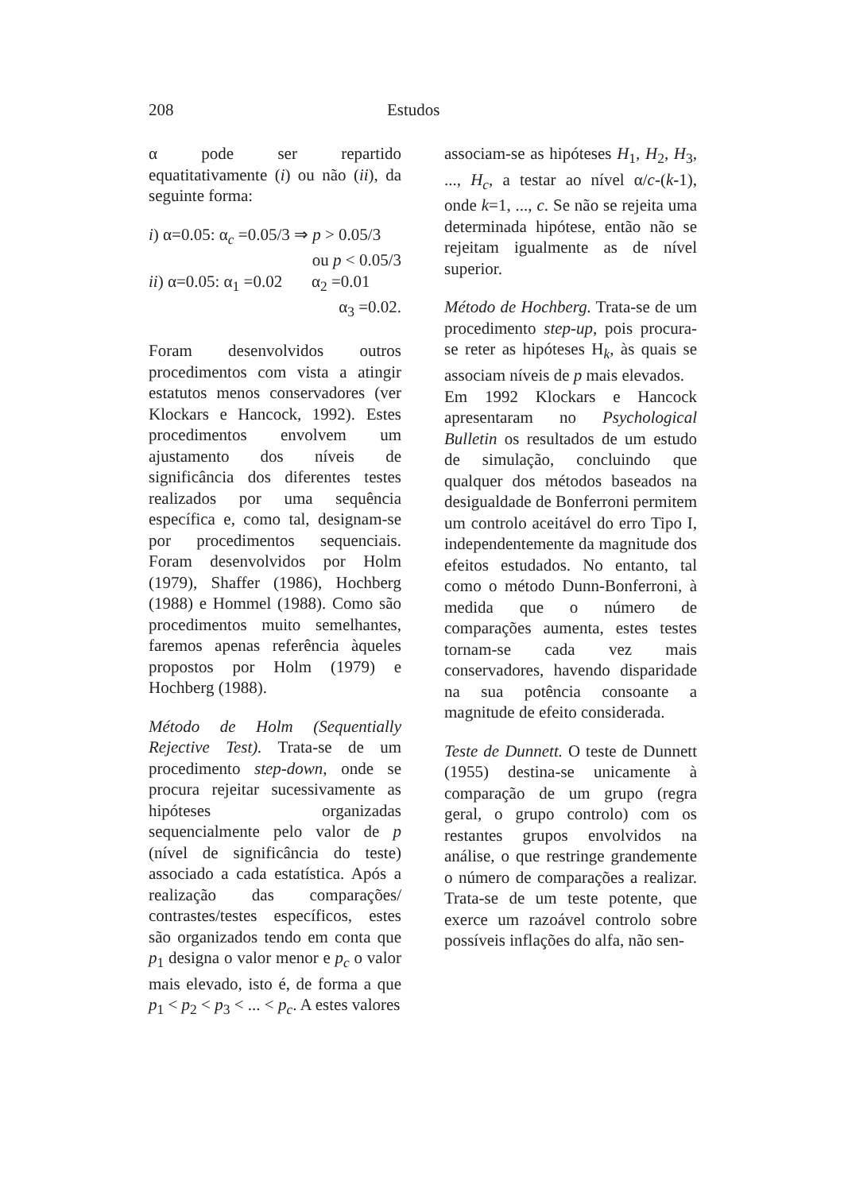208 Estudos
α pode ser repartido equatitativamente (i) ou não (ii), da seguinte forma:
i) α=0.05: α<sub>c</sub> =0.05/3 ⇒ p > 0.05/3
ou p < 0.05/3
ii) α=0.05: α<sub>1</sub> =0.02 α<sub>2</sub> =0.01
α<sub>3</sub> =0.02.
Foram desenvolvidos outros procedimentos com vista a atingir estatutos menos conservadores (ver Klockars e Hancock, 1992). Estes procedimentos envolvem um ajustamento dos níveis de significância dos diferentes testes realizados por uma sequência específica e, como tal, designam-se por procedimentos sequenciais. Foram desenvolvidos por Holm (1979), Shaffer (1986), Hochberg (1988) e Hommel (1988). Como são procedimentos muito semelhantes, faremos apenas referência àqueles propostos por Holm (1979) e Hochberg (1988).
Método de Holm (Sequentially Rejective Test). Trata-se de um procedimento step-down, onde se procura rejeitar sucessivamente as hipóteses organizadas sequencialmente pelo valor de p (nível de significância do teste) associado a cada estatística. Após a realização das comparações/ contrastes/testes específicos, estes são organizados tendo em conta que p<sub>1</sub> designa o valor menor e p<sub>c</sub> o valor mais elevado, isto é, de forma a que p<sub>1</sub> < p<sub>2</sub> < p<sub>3</sub> < ... < p<sub>c</sub>. A estes valores
associam-se as hipóteses H<sub>1</sub>, H<sub>2</sub>, H<sub>3</sub>, ..., H<sub>c</sub>, a testar ao nível α/c-(k-1), onde k=1, ..., c. Se não se rejeita uma determinada hipótese, então não se rejeitam igualmente as de nível superior.
Método de Hochberg. Trata-se de um procedimento step-up, pois procura-se reter as hipóteses H<sub>k</sub>, às quais se associam níveis de p mais elevados.
Em 1992 Klockars e Hancock apresentaram no Psychological Bulletin os resultados de um estudo de simulação, concluindo que qualquer dos métodos baseados na desigualdade de Bonferroni permitem um controlo aceitável do erro Tipo I, independentemente da magnitude dos efeitos estudados. No entanto, tal como o método Dunn-Bonferroni, à medida que o número de comparações aumenta, estes testes tornam-se cada vez mais conservadores, havendo disparidade na sua potência consoante a magnitude de efeito considerada.
Teste de Dunnett. O teste de Dunnett (1955) destina-se unicamente à comparação de um grupo (regra geral, o grupo controlo) com os restantes grupos envolvidos na análise, o que restringe grandemente o número de comparações a realizar. Trata-se de um teste potente, que exerce um razoável controlo sobre possíveis inflações do alfa, não sen-